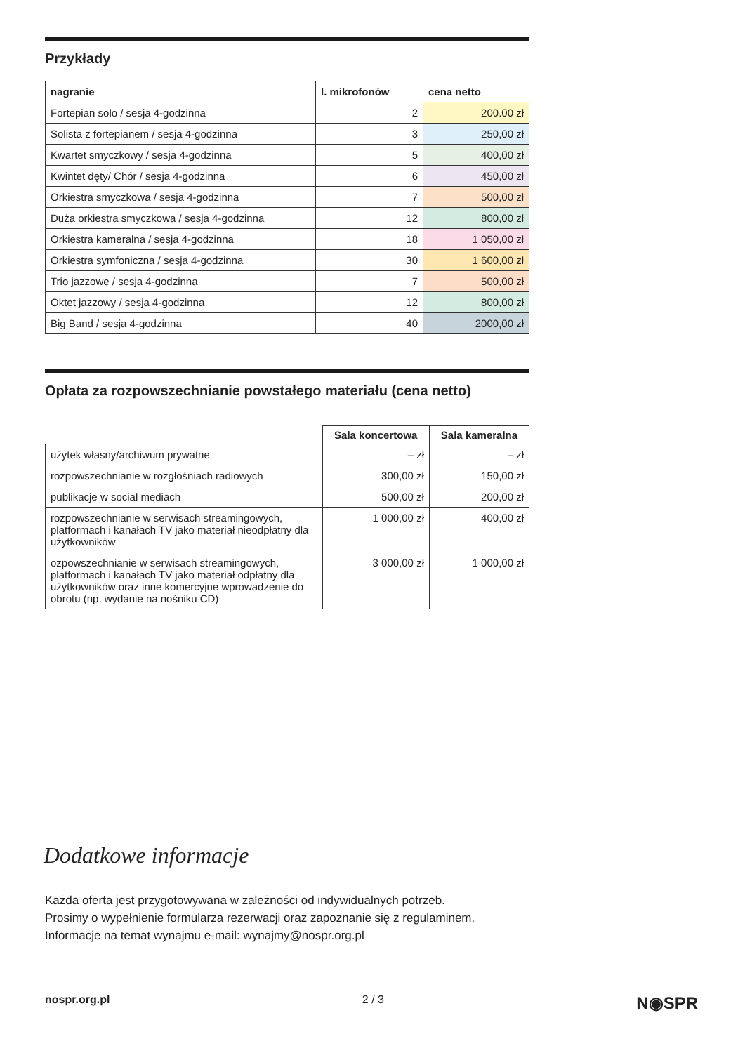Przykłady
| nagranie | l. mikrofonów | cena netto |
| --- | --- | --- |
| Fortepian solo / sesja 4-godzinna | 2 | 200.00 zł |
| Solista z fortepianem / sesja 4-godzinna | 3 | 250,00 zł |
| Kwartet smyczkowy / sesja 4-godzinna | 5 | 400,00 zł |
| Kwintet dęty/ Chór / sesja 4-godzinna | 6 | 450,00 zł |
| Orkiestra smyczkowa / sesja 4-godzinna | 7 | 500,00 zł |
| Duża orkiestra smyczkowa / sesja 4-godzinna | 12 | 800,00 zł |
| Orkiestra kameralna / sesja 4-godzinna | 18 | 1 050,00 zł |
| Orkiestra symfoniczna / sesja 4-godzinna | 30 | 1 600,00 zł |
| Trio jazzowe / sesja 4-godzinna | 7 | 500,00 zł |
| Oktet jazzowy / sesja 4-godzinna | 12 | 800,00 zł |
| Big Band / sesja 4-godzinna | 40 | 2000,00 zł |
Opłata za rozpowszechnianie powstałego materiału (cena netto)
| | Sala koncertowa | Sala kameralna |
| --- | --- | --- |
| użytek własny/archiwum prywatne | – zł | – zł |
| rozpowszechnianie w rozgłośniach radiowych | 300,00 zł | 150,00 zł |
| publikacje w social mediach | 500,00 zł | 200,00 zł |
| rozpowszechnianie w serwisach streamingowych, platformach i kanałach TV jako materiał nieodpłatny dla użytkowników | 1 000,00 zł | 400,00 zł |
| ozpowszechnianie w serwisach streamingowych, platformach i kanałach TV jako materiał odpłatny dla użytkowników oraz inne komercyjne wprowadzenie do obrotu (np. wydanie na nośniku CD) | 3 000,00 zł | 1 000,00 zł |
Dodatkowe informacje
Każda oferta jest przygotowywana w zależności od indywidualnych potrzeb.
Prosimy o wypełnienie formularza rezerwacji oraz zapoznanie się z regulaminem.
Informacje na temat wynajmu e-mail: wynajmy@nospr.org.pl
nospr.org.pl 2 / 3 N◉SPR